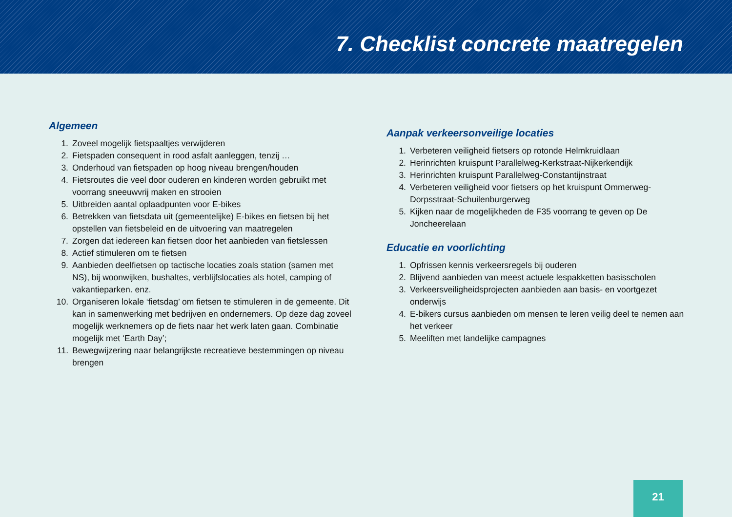7. Checklist concrete maatregelen
Algemeen
1. Zoveel mogelijk fietspaaltjes verwijderen
2. Fietspaden consequent in rood asfalt aanleggen, tenzij …
3. Onderhoud van fietspaden op hoog niveau brengen/houden
4. Fietsroutes die veel door ouderen en kinderen worden gebruikt met voorrang sneeuwvrij maken en strooien
5. Uitbreiden aantal oplaadpunten voor E-bikes
6. Betrekken van fietsdata uit (gemeentelijke) E-bikes en fietsen bij het opstellen van fietsbeleid en de uitvoering van maatregelen
7. Zorgen dat iedereen kan fietsen door het aanbieden van fietslessen
8. Actief stimuleren om te fietsen
9. Aanbieden deelfietsen op tactische locaties zoals station (samen met NS), bij woonwijken, bushaltes, verblijfslocaties als hotel, camping of vakantieparken. enz.
10. Organiseren lokale ‘fietsdag’ om fietsen te stimuleren in de gemeente. Dit kan in samenwerking met bedrijven en onder­nemers. Op deze dag zoveel mogelijk werknemers op de fiets naar het werk laten gaan. Combinatie mogelijk met ‘Earth Day’;
11. Bewegwijzering naar belangrijkste recreatieve bestemmingen op niveau brengen
Aanpak verkeersonveilige locaties
1. Verbeteren veiligheid fietsers op rotonde Helmkruidlaan
2. Herinrichten kruispunt Parallelweg-Kerkstraat-Nijkerkendijk
3. Herinrichten kruispunt Parallelweg-Constantijnstraat
4. Verbeteren veiligheid voor fietsers op het kruispunt Ommerweg-Dorpsstraat-Schuilenburgerweg
5. Kijken naar de mogelijkheden de F35 voorrang te geven op De Joncheerelaan
Educatie en voorlichting
1. Opfrissen kennis verkeersregels bij ouderen
2. Blijvend aanbieden van meest actuele lespakketten basisscholen
3. Verkeersveiligheidsprojecten aanbieden aan basis- en voortgezet onderwijs
4. E-bikers cursus aanbieden om mensen te leren veilig deel te nemen aan het verkeer
5. Meeliften met landelijke campagnes
21